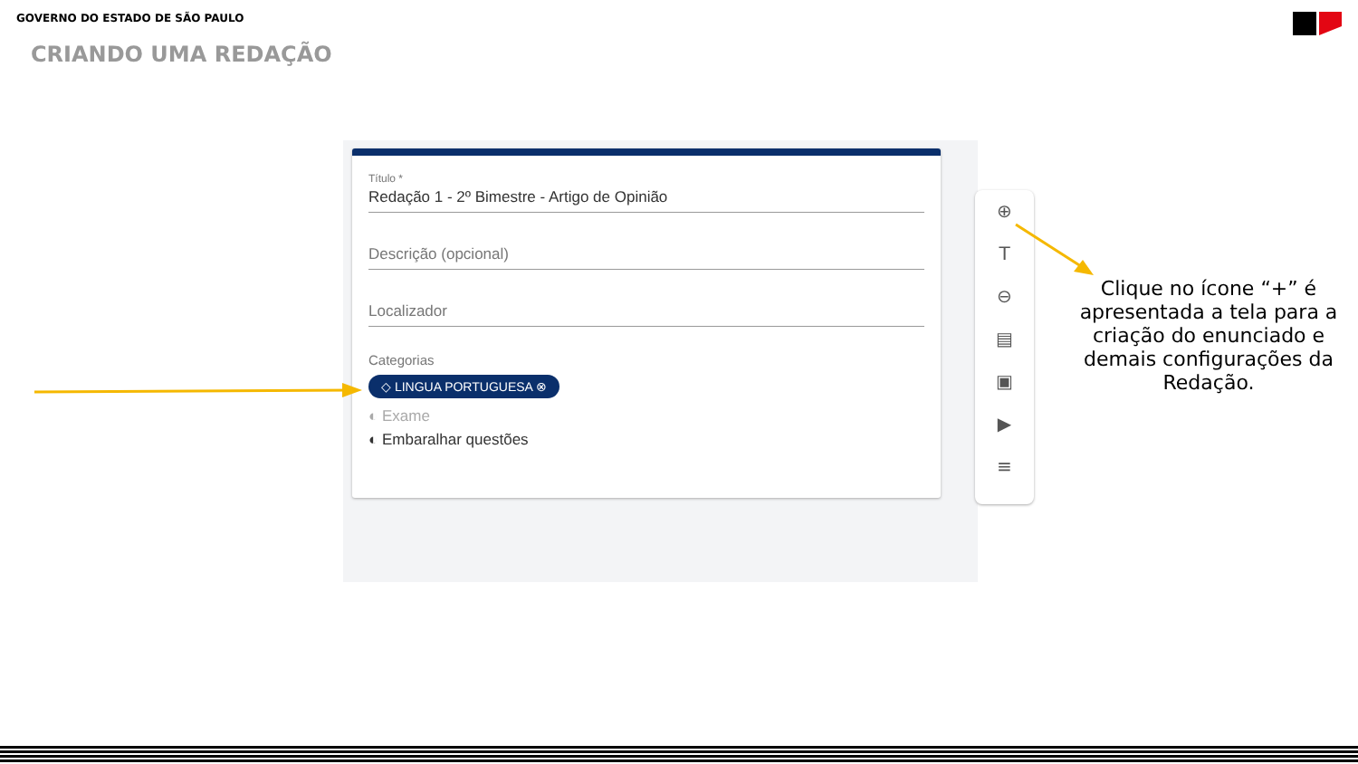GOVERNO DO ESTADO DE SÃO PAULO
CRIANDO UMA REDAÇÃO
Título *
Redação 1 - 2º Bimestre - Artigo de Opinião
Descrição (opcional)
Localizador
Categorias
◇ LINGUA PORTUGUESA ⊗
◐ Exame
◐ Embaralhar questões
⊕
T
⊖
▤
▣
▶
≡
Clique no ícone “+” é apresentada a tela para a criação do enunciado e demais configurações da Redação.